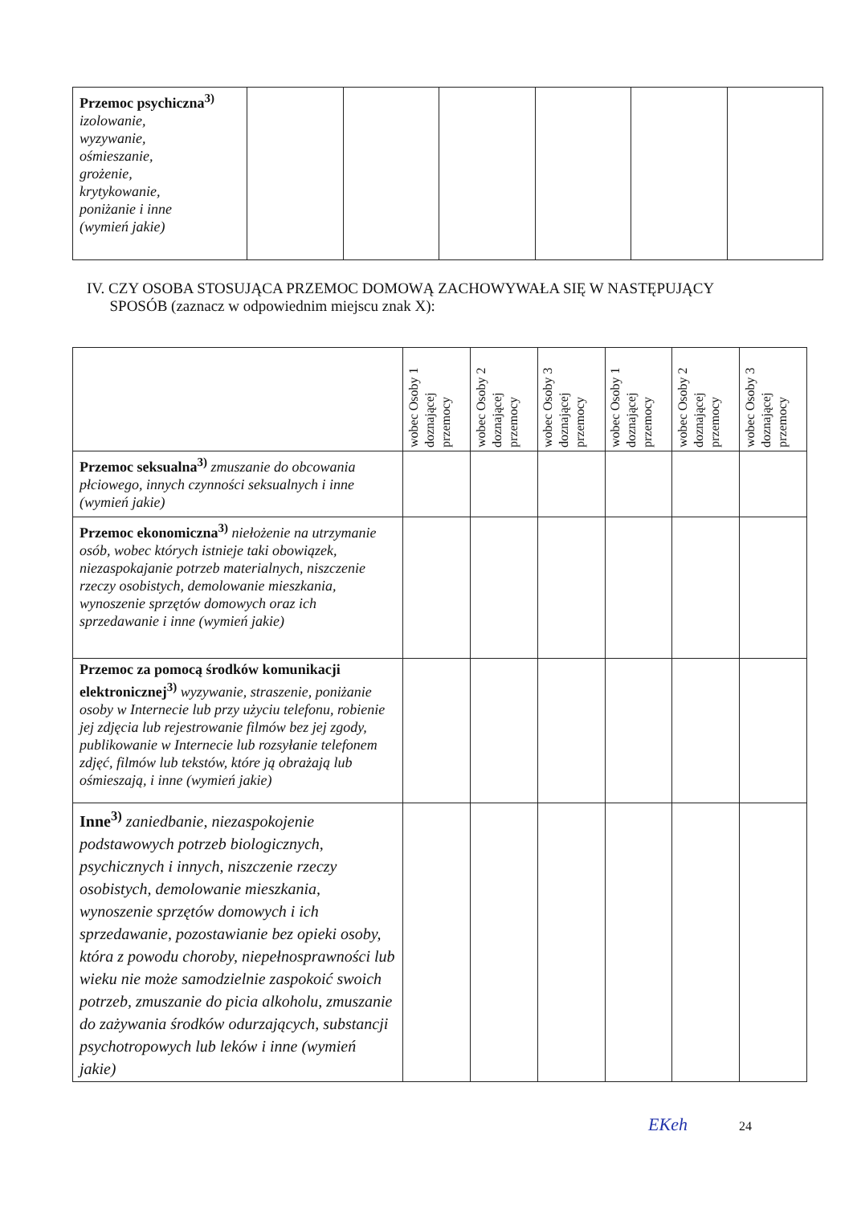| Przemoc psychiczna<sup>3)</sup> izolowanie, wyzywanie, ośmieszanie, grożenie, krytykowanie, poniżanie i inne (wymień jakie) | | | | | | |
IV. CZY OSOBA STOSUJĄCA PRZEMOC DOMOWĄ ZACHOWYWAŁA SIĘ W NASTĘPUJĄCY
SPOSÓB (zaznacz w odpowiednim miejscu znak X):
| | wobec Osoby 1 doznającej przemocy | wobec Osoby 2 doznającej przemocy | wobec Osoby 3 doznającej przemocy | wobec Osoby 1 doznającej przemocy | wobec Osoby 2 doznającej przemocy | wobec Osoby 3 doznającej przemocy |
| --- | --- | --- | --- | --- | --- | --- |
| Przemoc seksualna<sup>3)</sup> zmuszanie do obcowania płciowego, innych czynności seksualnych i inne (wymień jakie) | | | | | | |
| Przemoc ekonomiczna<sup>3)</sup> niełożenie na utrzymanie osób, wobec których istnieje taki obowiązek, niezaspokajanie potrzeb materialnych, niszczenie rzeczy osobistych, demolowanie mieszkania, wynoszenie sprzętów domowych oraz ich sprzedawanie i inne (wymień jakie) | | | | | | |
| Przemoc za pomocą środków komunikacji elektronicznej<sup>3)</sup> wyzywanie, straszenie, poniżanie osoby w Internecie lub przy użyciu telefonu, robienie jej zdjęcia lub rejestrowanie filmów bez jej zgody, publikowanie w Internecie lub rozsyłanie telefonem zdjęć, filmów lub tekstów, które ją obrażają lub ośmieszają, i inne (wymień jakie) | | | | | | |
| Inne<sup>3)</sup> zaniedbanie, niezaspokojenie podstawowych potrzeb biologicznych, psychicznych i innych, niszczenie rzeczy osobistych, demolowanie mieszkania, wynoszenie sprzętów domowych i ich sprzedawanie, pozostawianie bez opieki osoby, która z powodu choroby, niepełnosprawności lub wieku nie może samodzielnie zaspokoić swoich potrzeb, zmuszanie do picia alkoholu, zmuszanie do zażywania środków odurzających, substancji psychotropowych lub leków i inne (wymień jakie) | | | | | | |
EKeh 24